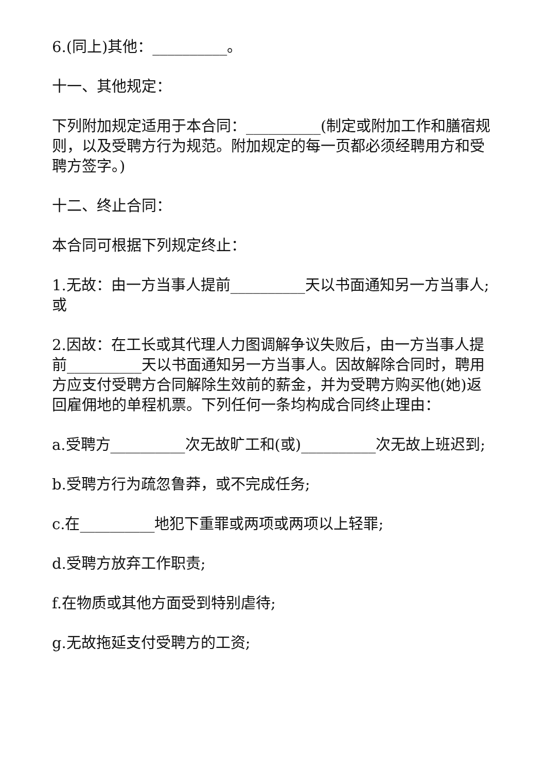6.(同上)其他：__________。
十一、其他规定：
下列附加规定适用于本合同：__________(制定或附加工作和膳宿规则，以及受聘方行为规范。附加规定的每一页都必须经聘用方和受聘方签字。)
十二、终止合同：
本合同可根据下列规定终止：
1.无故：由一方当事人提前__________天以书面通知另一方当事人;或
2.因故：在工长或其代理人力图调解争议失败后，由一方当事人提前__________天以书面通知另一方当事人。因故解除合同时，聘用方应支付受聘方合同解除生效前的薪金，并为受聘方购买他(她)返回雇佣地的单程机票。下列任何一条均构成合同终止理由：
a.受聘方__________次无故旷工和(或)__________次无故上班迟到;
b.受聘方行为疏忽鲁莽，或不完成任务;
c.在__________地犯下重罪或两项或两项以上轻罪;
d.受聘方放弃工作职责;
f.在物质或其他方面受到特别虐待;
g.无故拖延支付受聘方的工资;